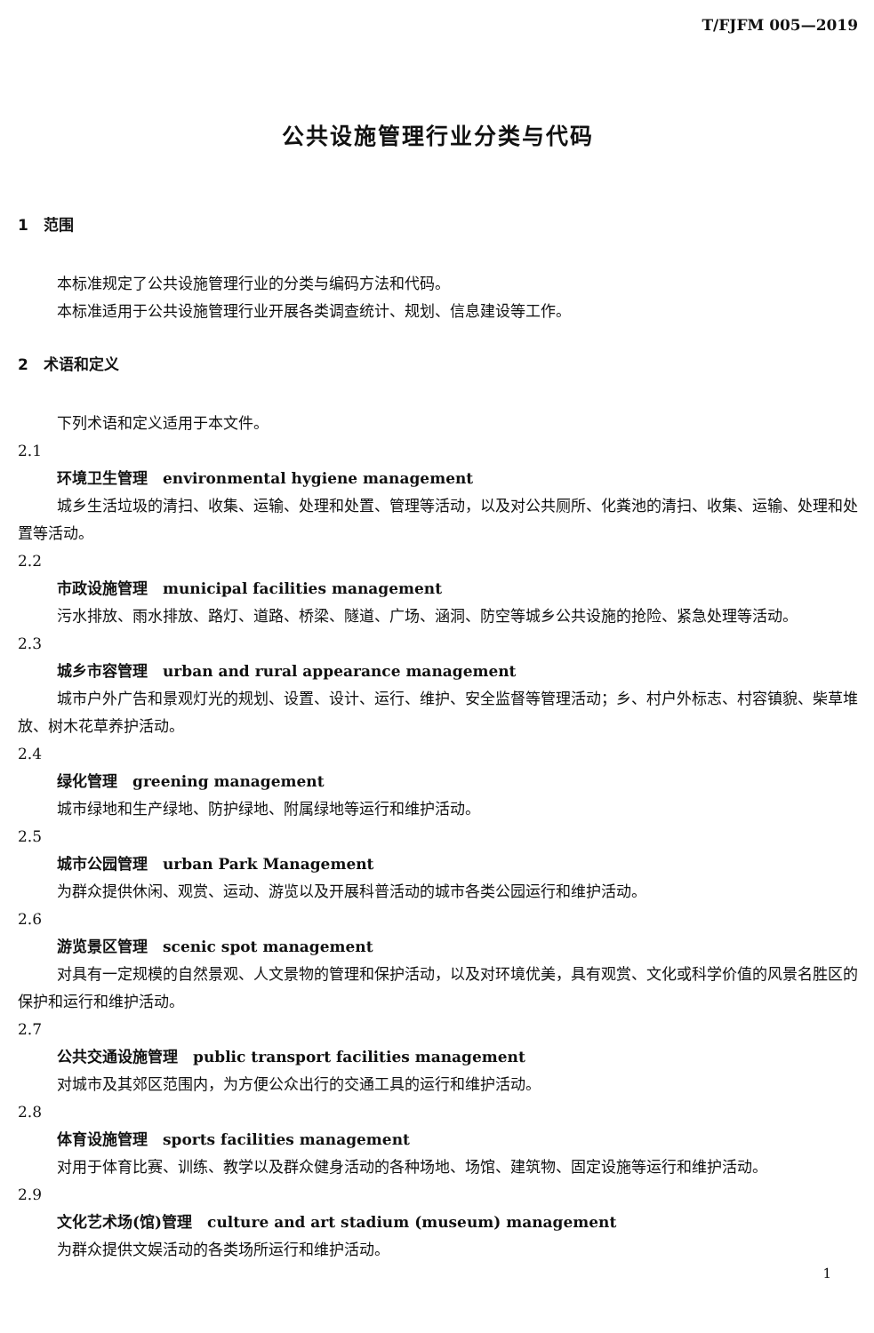T/FJFM 005—2019
公共设施管理行业分类与代码
1　范围
本标准规定了公共设施管理行业的分类与编码方法和代码。
本标准适用于公共设施管理行业开展各类调查统计、规划、信息建设等工作。
2　术语和定义
下列术语和定义适用于本文件。
2.1
环境卫生管理　environmental hygiene management
城乡生活垃圾的清扫、收集、运输、处理和处置、管理等活动，以及对公共厕所、化粪池的清扫、收集、运输、处理和处置等活动。
2.2
市政设施管理　municipal facilities management
污水排放、雨水排放、路灯、道路、桥梁、隧道、广场、涵洞、防空等城乡公共设施的抢险、紧急处理等活动。
2.3
城乡市容管理　urban and rural appearance management
城市户外广告和景观灯光的规划、设置、设计、运行、维护、安全监督等管理活动；乡、村户外标志、村容镇貌、柴草堆放、树木花草养护活动。
2.4
绿化管理　greening management
城市绿地和生产绿地、防护绿地、附属绿地等运行和维护活动。
2.5
城市公园管理　urban Park Management
为群众提供休闲、观赏、运动、游览以及开展科普活动的城市各类公园运行和维护活动。
2.6
游览景区管理　scenic spot management
对具有一定规模的自然景观、人文景物的管理和保护活动，以及对环境优美，具有观赏、文化或科学价值的风景名胜区的保护和运行和维护活动。
2.7
公共交通设施管理　public transport facilities management
对城市及其郊区范围内，为方便公众出行的交通工具的运行和维护活动。
2.8
体育设施管理　sports facilities management
对用于体育比赛、训练、教学以及群众健身活动的各种场地、场馆、建筑物、固定设施等运行和维护活动。
2.9
文化艺术场(馆)管理　culture and art stadium (museum) management
为群众提供文娱活动的各类场所运行和维护活动。
1